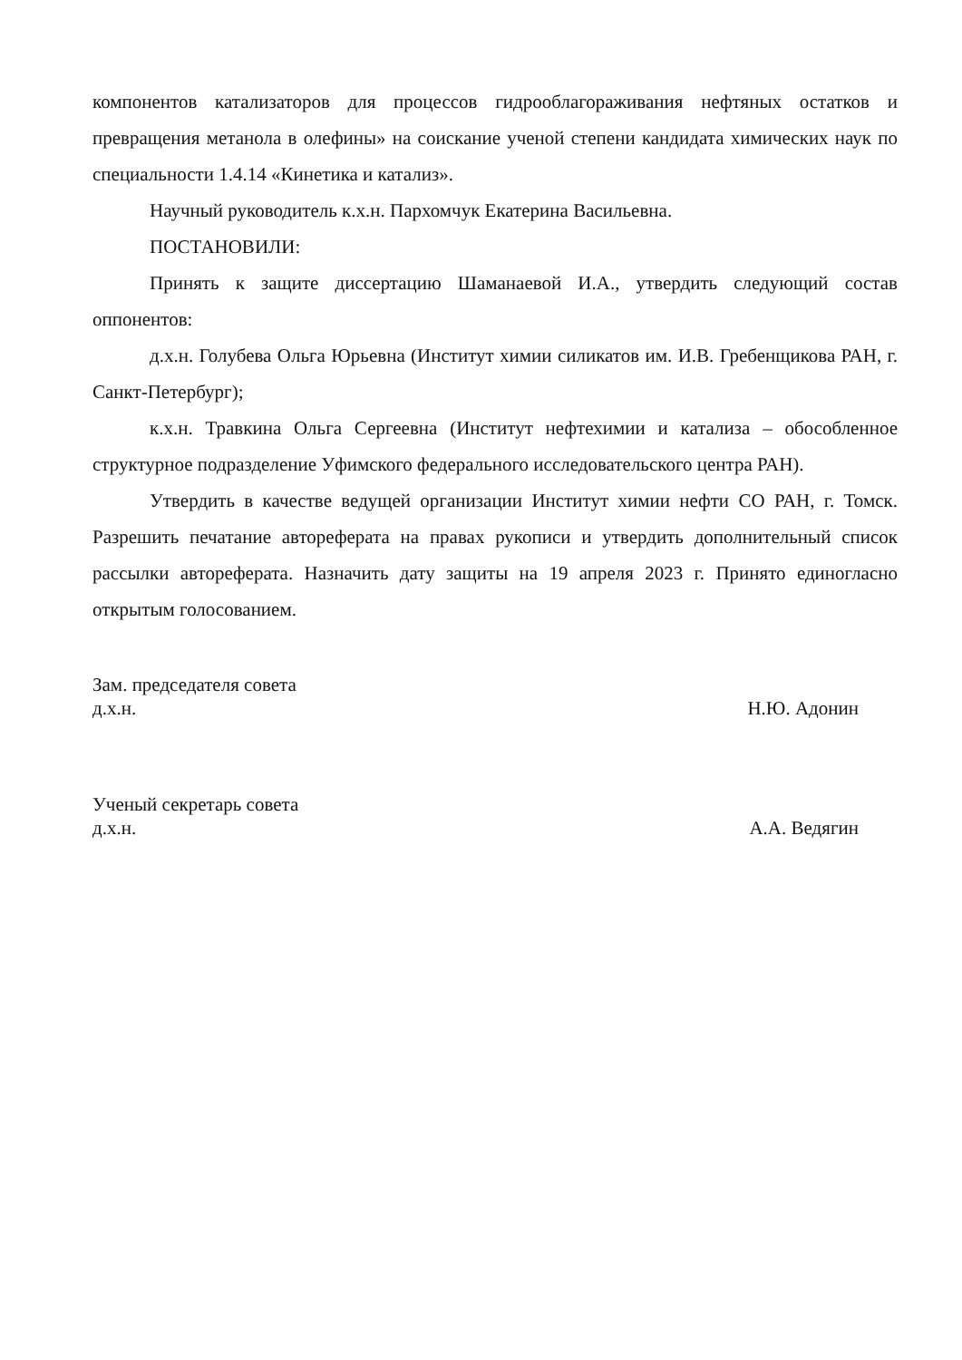компонентов катализаторов для процессов гидрооблагораживания нефтяных остатков и превращения метанола в олефины» на соискание ученой степени кандидата химических наук по специальности 1.4.14 «Кинетика и катализ».
Научный руководитель к.х.н. Пархомчук Екатерина Васильевна.
ПОСТАНОВИЛИ:
Принять к защите диссертацию Шаманаевой И.А., утвердить следующий состав оппонентов:
д.х.н. Голубева Ольга Юрьевна (Институт химии силикатов им. И.В. Гребенщикова РАН, г. Санкт-Петербург);
к.х.н. Травкина Ольга Сергеевна (Институт нефтехимии и катализа – обособленное структурное подразделение Уфимского федерального исследовательского центра РАН).
Утвердить в качестве ведущей организации Институт химии нефти СО РАН, г. Томск. Разрешить печатание автореферата на правах рукописи и утвердить дополнительный список рассылки автореферата. Назначить дату защиты на 19 апреля 2023 г. Принято единогласно открытым голосованием.
Зам. председателя совета
д.х.н. Н.Ю. Адонин
Ученый секретарь совета
д.х.н. А.А. Ведягин